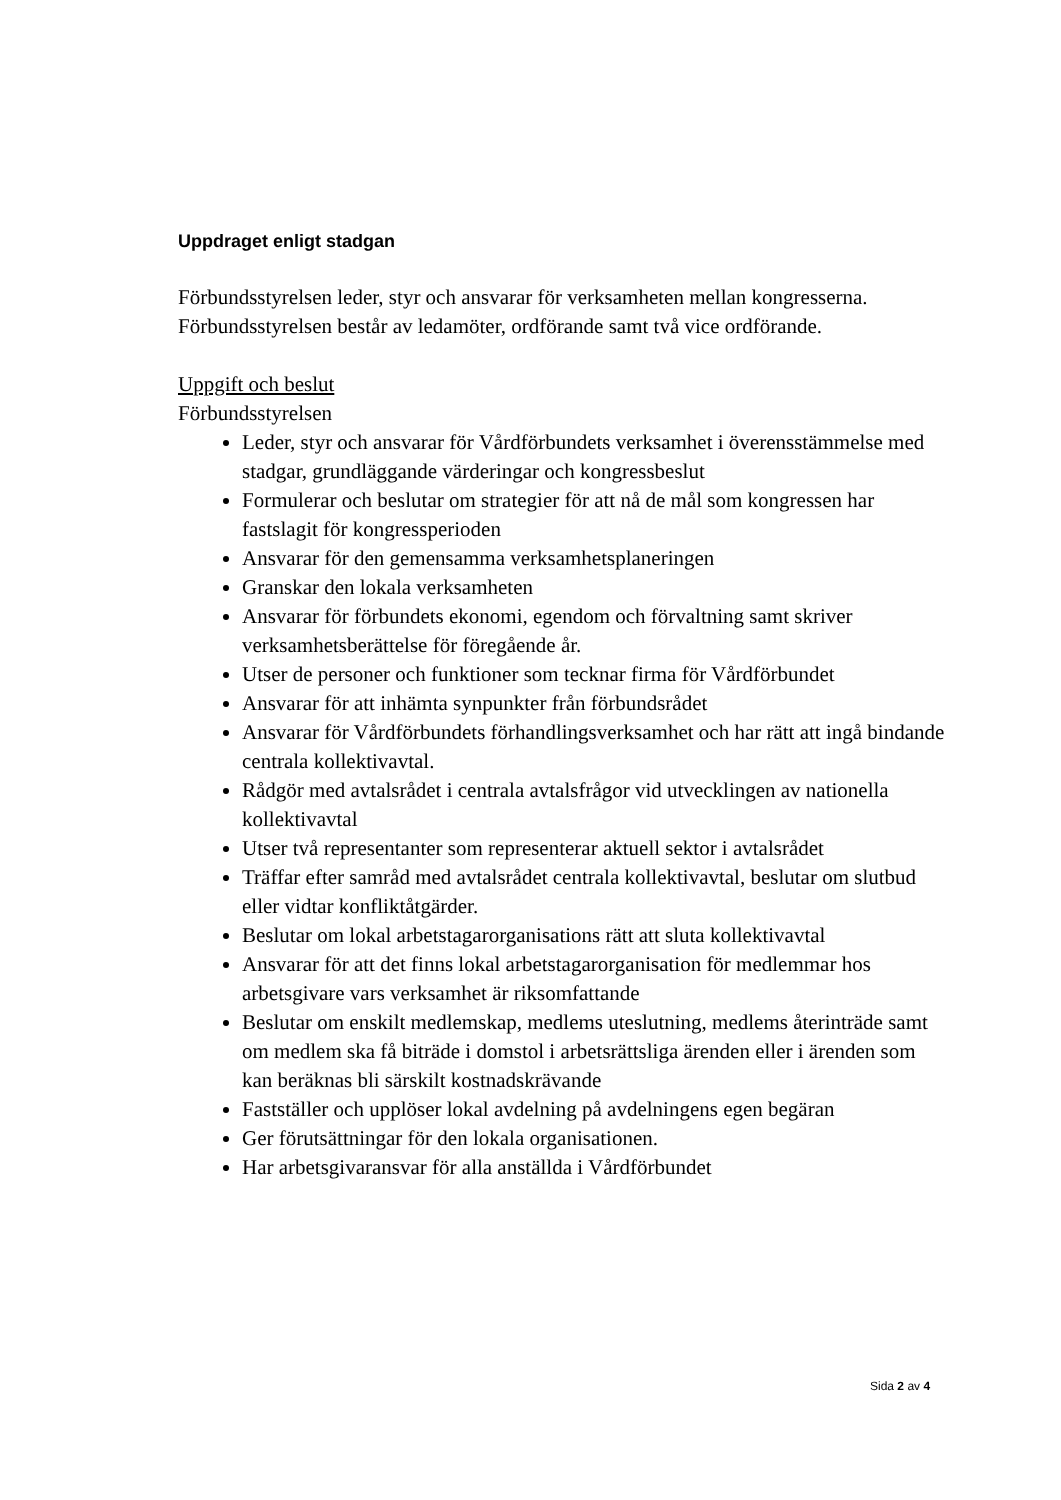Uppdraget enligt stadgan
Förbundsstyrelsen leder, styr och ansvarar för verksamheten mellan kongresserna. Förbundsstyrelsen består av ledamöter, ordförande samt två vice ordförande.
Uppgift och beslut
Förbundsstyrelsen
Leder, styr och ansvarar för Vårdförbundets verksamhet i överensstämmelse med stadgar, grundläggande värderingar och kongressbeslut
Formulerar och beslutar om strategier för att nå de mål som kongressen har fastslagit för kongressperioden
Ansvarar för den gemensamma verksamhetsplaneringen
Granskar den lokala verksamheten
Ansvarar för förbundets ekonomi, egendom och förvaltning samt skriver verksamhetsberättelse för föregående år.
Utser de personer och funktioner som tecknar firma för Vårdförbundet
Ansvarar för att inhämta synpunkter från förbundsrådet
Ansvarar för Vårdförbundets förhandlingsverksamhet och har rätt att ingå bindande centrala kollektivavtal.
Rådgör med avtalsrådet i centrala avtalsfrågor vid utvecklingen av nationella kollektivavtal
Utser två representanter som representerar aktuell sektor i avtalsrådet
Träffar efter samråd med avtalsrådet centrala kollektivavtal, beslutar om slutbud eller vidtar konfliktåtgärder.
Beslutar om lokal arbetstagarorganisations rätt att sluta kollektivavtal
Ansvarar för att det finns lokal arbetstagarorganisation för medlemmar hos arbetsgivare vars verksamhet är riksomfattande
Beslutar om enskilt medlemskap, medlems uteslutning, medlems återinträde samt om medlem ska få biträde i domstol i arbetsrättsliga ärenden eller i ärenden som kan beräknas bli särskilt kostnadskrävande
Fastställer och upplöser lokal avdelning på avdelningens egen begäran
Ger förutsättningar för den lokala organisationen.
Har arbetsgivaransvar för alla anställda i Vårdförbundet
Sida 2 av 4